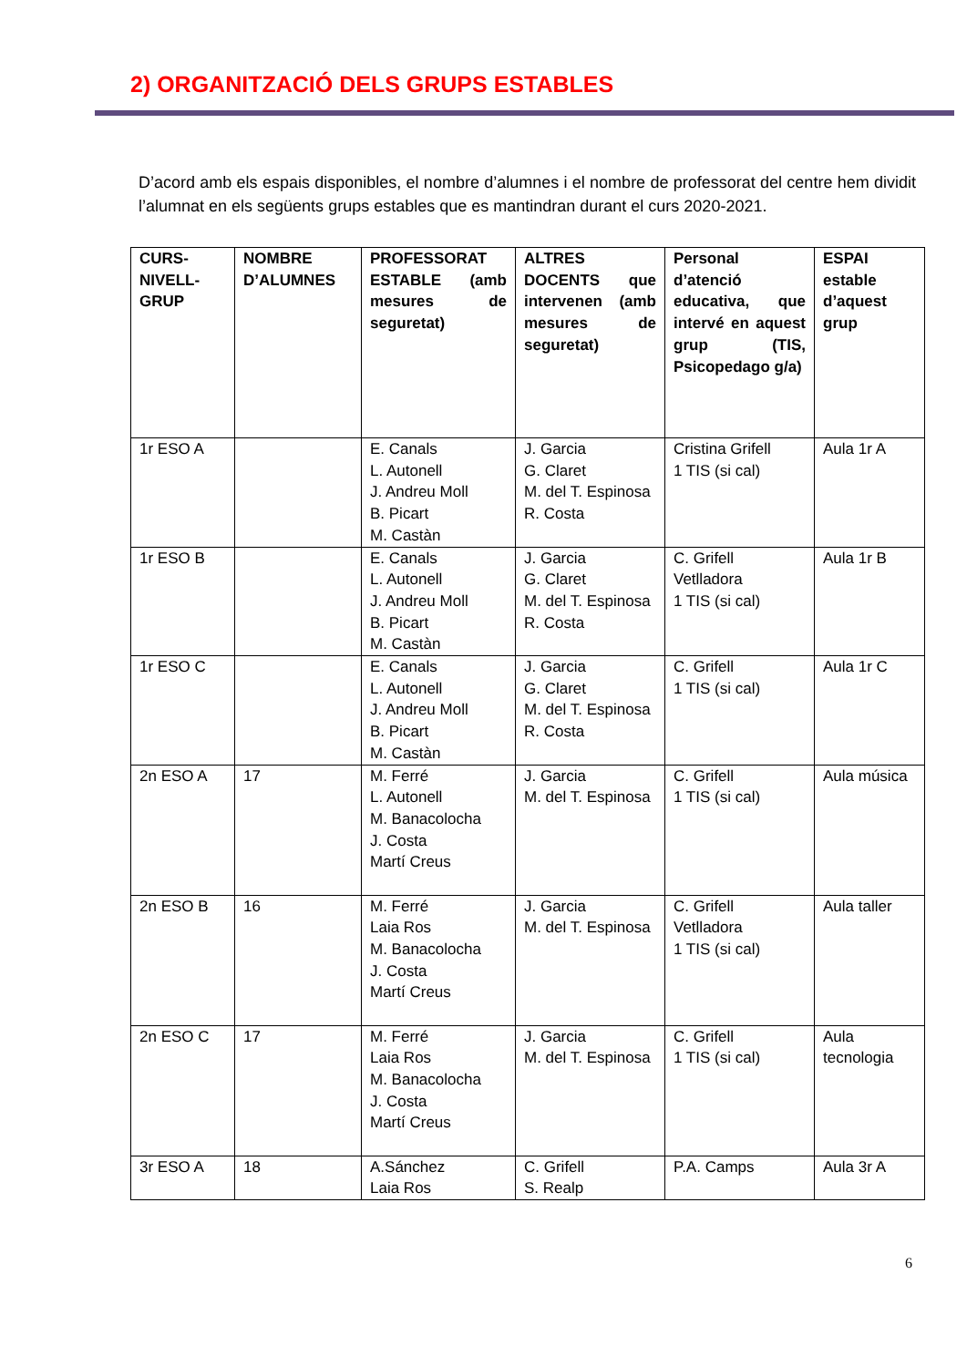2) ORGANITZACIÓ DELS GRUPS ESTABLES
D’acord amb els espais disponibles, el nombre d’alumnes i el nombre de professorat del centre hem dividit l’alumnat en els següents grups estables que es mantindran durant el curs 2020-2021.
| CURS-NIVELL-GRUP | NOMBRE D’ALUMNES | PROFESSORAT ESTABLE (amb mesures de seguretat) | ALTRES DOCENTS que intervenen (amb mesures de seguretat) | Personal d’atenció educativa, que intervé en aquest grup (TIS, Psicopedago g/a) | ESPAI estable d’aquest grup |
| --- | --- | --- | --- | --- | --- |
| 1r ESO A | | E. Canals L. Autonell J. Andreu Moll B. Picart M. Castàn | J. Garcia G. Claret M. del T. Espinosa R. Costa | Cristina Grifell 1 TIS (si cal) | Aula 1r A |
| 1r ESO B | | E. Canals L. Autonell J. Andreu Moll B. Picart M. Castàn | J. Garcia G. Claret M. del T. Espinosa R. Costa | C. Grifell Vetlladora 1 TIS (si cal) | Aula 1r B |
| 1r ESO C | | E. Canals L. Autonell J. Andreu Moll B. Picart M. Castàn | J. Garcia G. Claret M. del T. Espinosa R. Costa | C. Grifell 1 TIS (si cal) | Aula 1r C |
| 2n ESO A | 17 | M. Ferré L. Autonell M. Banacolocha J. Costa Martí Creus | J. Garcia M. del T. Espinosa | C. Grifell 1 TIS (si cal) | Aula música |
| 2n ESO B | 16 | M. Ferré Laia Ros M. Banacolocha J. Costa Martí Creus | J. Garcia M. del T. Espinosa | C. Grifell Vetlladora 1 TIS (si cal) | Aula taller |
| 2n ESO C | 17 | M. Ferré Laia Ros M. Banacolocha J. Costa Martí Creus | J. Garcia M. del T. Espinosa | C. Grifell 1 TIS (si cal) | Aula tecnologia |
| 3r ESO A | 18 | A.Sánchez Laia Ros | C. Grifell S. Realp | P.A. Camps | Aula 3r A |
6